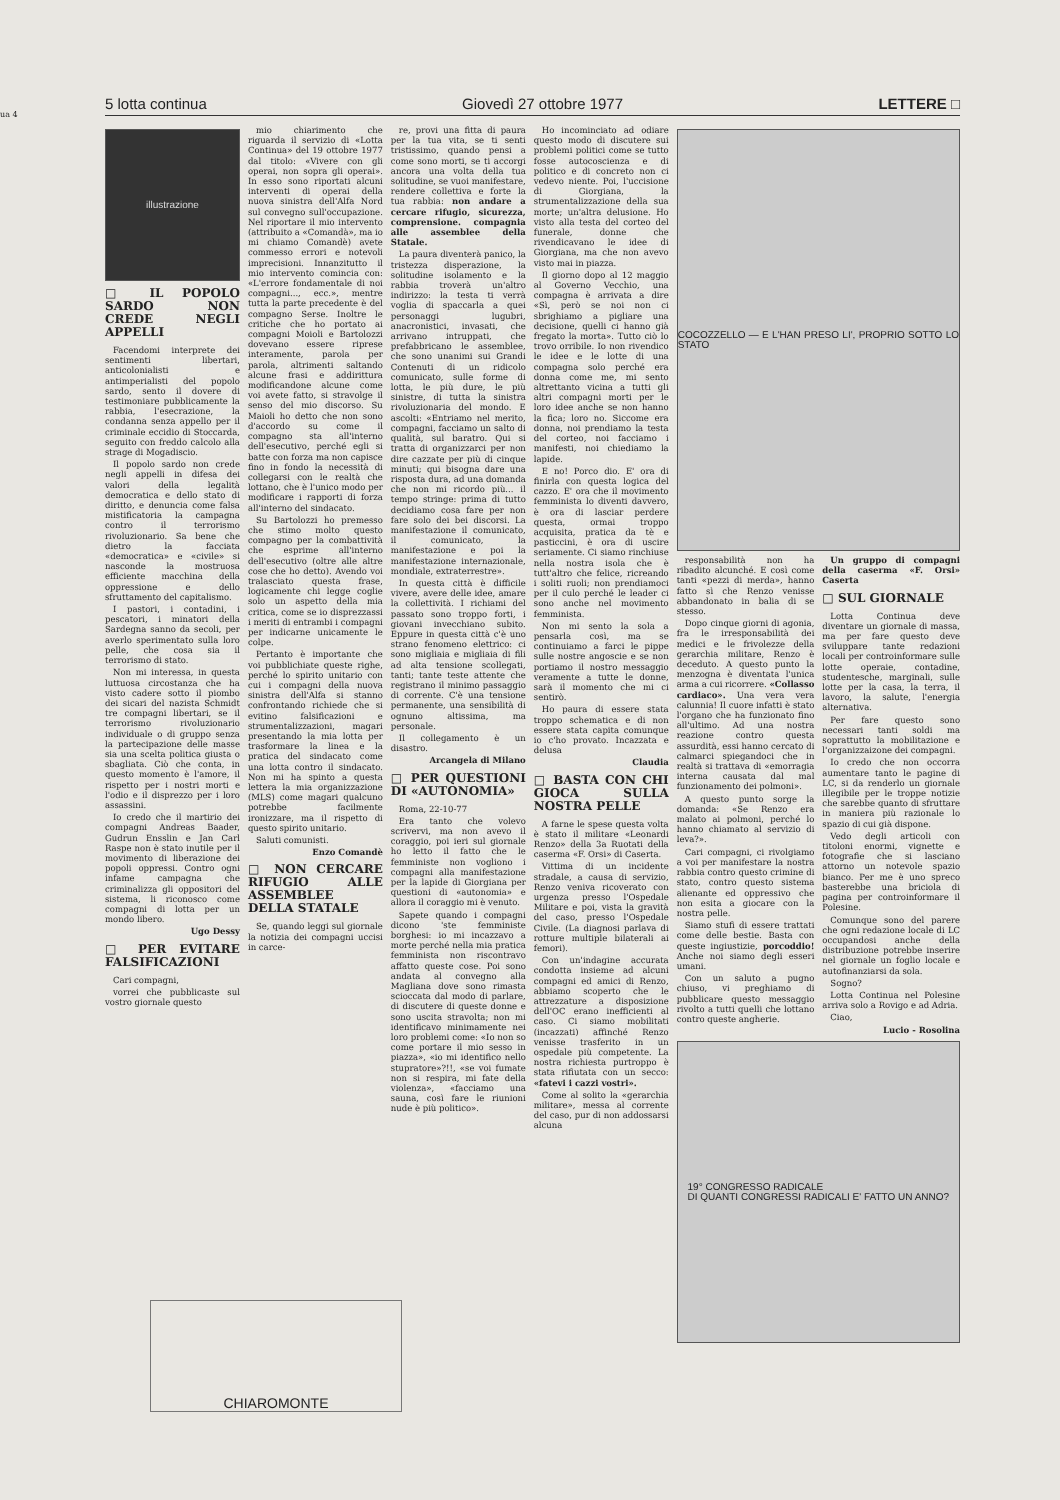ua 4
5 lotta continua Giovedì 27 ottobre 1977 LETTERE □
illustrazione
□ IL POPOLO SARDO NON CREDE NEGLI APPELLI
Facendomi interprete dei sentimenti libertari, anticolonialisti e antimperialisti del popolo sardo, sento il dovere di testimoniare pubblicamente la rabbia, l'esecrazione, la condanna senza appello per il criminale eccidio di Stoccarda, seguito con freddo calcolo alla strage di Mogadiscio.
Il popolo sardo non crede negli appelli in difesa dei valori della legalità democratica e dello stato di diritto, e denuncia come falsa mistificatoria la campagna contro il terrorismo rivoluzionario. Sa bene che dietro la facciata «democratica» e «civile» si nasconde la mostruosa efficiente macchina della oppressione e dello sfruttamento del capitalismo.
I pastori, i contadini, i pescatori, i minatori della Sardegna sanno da secoli, per averlo sperimentato sulla loro pelle, che cosa sia il terrorismo di stato.
Non mi interessa, in questa luttuosa circostanza che ha visto cadere sotto il piombo dei sicari del nazista Schmidt tre compagni libertari, se il terrorismo rivoluzionario individuale o di gruppo senza la partecipazione delle masse sia una scelta politica giusta o sbagliata. Ciò che conta, in questo momento è l'amore, il rispetto per i nostri morti e l'odio e il disprezzo per i loro assassini.
Io credo che il martirio dei compagni Andreas Baader, Gudrun Ensslin e Jan Carl Raspe non è stato inutile per il movimento di liberazione dei popoli oppressi. Contro ogni infame campagna che criminalizza gli oppositori del sistema, li riconosco come compagni di lotta per un mondo libero.
Ugo Dessy
□ PER EVITARE FALSIFICAZIONI
Cari compagni,
vorrei che pubblicaste sul vostro giornale questo
mio chiarimento che riguarda il servizio di «Lotta Continua» del 19 ottobre 1977 dal titolo: «Vivere con gli operai, non sopra gli operai». In esso sono riportati alcuni interventi di operai della nuova sinistra dell'Alfa Nord sul convegno sull'occupazione. Nel riportare il mio intervento (attribuito a «Comandà», ma io mi chiamo Comandè) avete commesso errori e notevoli imprecisioni. Innanzitutto il mio intervento comincia con: «L'errore fondamentale di noi compagni..., ecc.», mentre tutta la parte precedente è del compagno Serse. Inoltre le critiche che ho portato ai compagni Moioli e Bartolozzi dovevano essere riprese interamente, parola per parola, altrimenti saltando alcune frasi e addirittura modificandone alcune come voi avete fatto, si stravolge il senso del mio discorso. Su Maioli ho detto che non sono d'accordo su come il compagno sta all'interno dell'esecutivo, perché egli si batte con forza ma non capisce fino in fondo la necessità di collegarsi con le realtà che lottano, che è l'unico modo per modificare i rapporti di forza all'interno del sindacato.
Su Bartolozzi ho premesso che stimo molto questo compagno per la combattività che esprime all'interno dell'esecutivo (oltre alle altre cose che ho detto). Avendo voi tralasciato questa frase, logicamente chi legge coglie solo un aspetto della mia critica, come se io disprezzassi i meriti di entrambi i compagni per indicarne unicamente le colpe.
Pertanto è importante che voi pubblichiate queste righe, perché lo spirito unitario con cui i compagni della nuova sinistra dell'Alfa si stanno confrontando richiede che si evitino falsificazioni e strumentalizzazioni, magari presentando la mia lotta per trasformare la linea e la pratica del sindacato come una lotta contro il sindacato. Non mi ha spinto a questa lettera la mia organizzazione (MLS) come magari qualcuno potrebbe facilmente ironizzare, ma il rispetto di questo spirito unitario.
Saluti comunisti.
Enzo Comandè
□ NON CERCARE RIFUGIO ALLE ASSEMBLEE DELLA STATALE
Se, quando leggi sul giornale la notizia dei compagni uccisi in carce-
re, provi una fitta di paura per la tua vita, se ti senti tristissimo, quando pensi a come sono morti, se ti accorgi ancora una volta della tua solitudine, se vuoi manifestare, rendere collettiva e forte la tua rabbia: non andare a cercare rifugio, sicurezza, comprensione. compagnia alle assemblee della Statale.
La paura diventerà panico, la tristezza disperazione, la solitudine isolamento e la rabbia troverà un'altro indirizzo: la testa ti verrà voglia di spaccarla a quei personaggi lugubri, anacronistici, invasati, che arrivano intruppati, che prefabbricano le assemblee, che sono unanimi sui Grandi Contenuti di un ridicolo comunicato, sulle forme di lotta, le più dure, le più sinistre, di tutta la sinistra rivoluzionaria del mondo. E ascolti: «Entriamo nel merito, compagni, facciamo un salto di qualità, sul baratro. Qui si tratta di organizzarci per non dire cazzate per più di cinque minuti; qui bisogna dare una risposta dura, ad una domanda che non mi ricordo più... il tempo stringe: prima di tutto decidiamo cosa fare per non fare solo dei bei discorsi. La manifestazione il comunicato, il comunicato, la manifestazione e poi la manifestazione internazionale, mondiale, extraterrestre».
In questa città è difficile vivere, avere delle idee, amare la collettività. I richiami del passato sono troppo forti, i giovani invecchiano subito. Eppure in questa città c'è uno strano fenomeno elettrico: ci sono migliaia e migliaia di fili ad alta tensione scollegati, tanti; tante teste attente che registrano il minimo passaggio di corrente. C'è una tensione permanente, una sensibilità di ognuno altissima, ma personale.
Il collegamento è un disastro.
Arcangela di Milano
□ PER QUESTIONI DI «AUTONOMIA»
Roma, 22-10-77
Era tanto che volevo scrivervi, ma non avevo il coraggio, poi ieri sul giornale ho letto il fatto che le femministe non vogliono i compagni alla manifestazione per la lapide di Giorgiana per questioni di «autonomia» e allora il coraggio mi è venuto.
Sapete quando i compagni dicono 'ste femministe borghesi: io mi incazzavo a morte perché nella mia pratica femminista non riscontravo affatto queste cose. Poi sono andata al convegno alla Magliana dove sono rimasta scioccata dal modo di parlare, di discutere di queste donne e sono uscita stravolta; non mi identificavo minimamente nei loro problemi come: «Io non so come portare il mio sesso in piazza», «io mi identifico nello stupratore»?!!, «se voi fumate non si respira, mi fate della violenza», «facciamo una sauna, così fare le riunioni nude è più politico».
Ho incominciato ad odiare questo modo di discutere sui problemi politici come se tutto fosse autocoscienza e di politico e di concreto non ci vedevo niente. Poi, l'uccisione di Giorgiana, la strumentalizzazione della sua morte; un'altra delusione. Ho visto alla testa del corteo del funerale, donne che rivendicavano le idee di Giorgiana, ma che non avevo visto mai in piazza.
Il giorno dopo al 12 maggio al Governo Vecchio, una compagna è arrivata a dire «Sì, però se noi non ci sbrighiamo a pigliare una decisione, quelli ci hanno già fregato la morta». Tutto ciò lo trovo orribile. Io non rivendico le idee e le lotte di una compagna solo perché era donna come me, mi sento altrettanto vicina a tutti gli altri compagni morti per le loro idee anche se non hanno la fica; loro no. Siccome era donna, noi prendiamo la testa del corteo, noi facciamo i manifesti, noi chiediamo la lapide.
E no! Porco dio. E' ora di finirla con questa logica del cazzo. E' ora che il movimento femminista lo diventi davvero, è ora di lasciar perdere questa, ormai troppo acquisita, pratica da tè e pasticcini, è ora di uscire seriamente. Ci siamo rinchiuse nella nostra isola che è tutt'altro che felice, ricreando i soliti ruoli; non prendiamoci per il culo perché le leader ci sono anche nel movimento femminista.
Non mi sento la sola a pensarla così, ma se continuiamo a farci le pippe sulle nostre angoscie e se non portiamo il nostro messaggio veramente a tutte le donne, sarà il momento che mi ci sentirò.
Ho paura di essere stata troppo schematica e di non essere stata capita comunque io c'ho provato. Incazzata e delusa
Claudia
□ BASTA CON CHI GIOCA SULLA NOSTRA PELLE
A farne le spese questa volta è stato il militare «Leonardi Renzo» della 3a Ruotati della caserma «F. Orsi» di Caserta.
Vittima di un incidente stradale, a causa di servizio, Renzo veniva ricoverato con urgenza presso l'Ospedale Militare e poi, vista la gravità del caso, presso l'Ospedale Civile. (La diagnosi parlava di rotture multiple bilaterali ai femori).
Con un'indagine accurata condotta insieme ad alcuni compagni ed amici di Renzo, abbiamo scoperto che le attrezzature a disposizione dell'OC erano inefficienti al caso. Ci siamo mobilitati (incazzati) affinché Renzo venisse trasferito in un ospedale più competente. La nostra richiesta purtroppo è stata rifiutata con un secco: «fatevi i cazzi vostri».
Come al solito la «gerarchia militare», messa al corrente del caso, pur di non addossarsi alcuna
COCOZZELLO — E L'HAN PRESO LI', PROPRIO SOTTO LO STATO
responsabilità non ha ribadito alcunché. E così come tanti «pezzi di merda», hanno fatto sì che Renzo venisse abbandonato in balia di se stesso.
Dopo cinque giorni di agonia, fra le irresponsabilità dei medici e le frivolezze della gerarchia militare, Renzo è deceduto. A questo punto la menzogna è diventata l'unica arma a cui ricorrere. «Collasso cardiaco». Una vera vera calunnia! Il cuore infatti è stato l'organo che ha funzionato fino all'ultimo. Ad una nostra reazione contro questa assurdità, essi hanno cercato di calmarci spiegandoci che in realtà si trattava di «emorragia interna causata dal mal funzionamento dei polmoni».
A questo punto sorge la domanda: «Se Renzo era malato ai polmoni, perché lo hanno chiamato al servizio di leva?».
Cari compagni, ci rivolgiamo a voi per manifestare la nostra rabbia contro questo crimine di stato, contro questo sistema alienante ed oppressivo che non esita a giocare con la nostra pelle.
Siamo stufi di essere trattati come delle bestie. Basta con queste ingiustizie, porcoddio! Anche noi siamo degli esseri umani.
Con un saluto a pugno chiuso, vi preghiamo di pubblicare questo messaggio rivolto a tutti quelli che lottano contro queste angherie.
Un gruppo di compagni della caserma «F. Orsi» Caserta
□ SUL GIORNALE
Lotta Continua deve diventare un giornale di massa, ma per fare questo deve sviluppare tante redazioni locali per controinformare sulle lotte operaie, contadine, studentesche, marginali, sulle lotte per la casa, la terra, il lavoro, la salute, l'energia alternativa.
Per fare questo sono necessari tanti soldi ma soprattutto la mobilitazione e l'organizzaizone dei compagni.
Io credo che non occorra aumentare tanto le pagine di LC, si da renderlo un giornale illegibile per le troppe notizie che sarebbe quanto di sfruttare in maniera più razionale lo spazio di cui già dispone.
Vedo degli articoli con titoloni enormi, vignette e fotografie che si lasciano attorno un notevole spazio bianco. Per me è uno spreco basterebbe una briciola di pagina per controinformare il Polesine.
Comunque sono del parere che ogni redazione locale di LC occupandosi anche della distribuzione potrebbe inserire nel giornale un foglio locale e autofinanziarsi da sola.
Sogno?
Lotta Continua nel Polesine arriva solo a Rovigo e ad Adria.
Ciao,
Lucio - Rosolina
19° CONGRESSO RADICALE
DI QUANTI CONGRESSI RADICALI E' FATTO UN ANNO?
CHIAROMONTE